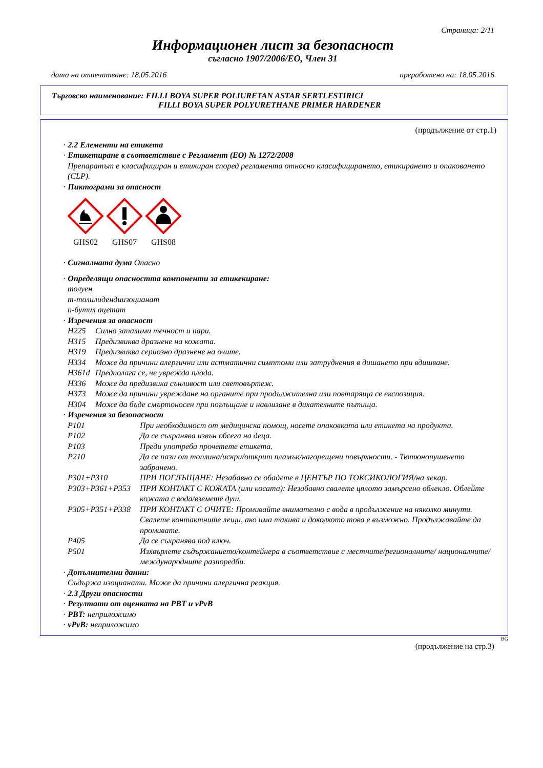Страница: 2/11
Информационен лист за безопасност
съгласно 1907/2006/ЕО, Член 31
дата на отпечатване: 18.05.2016 преработено на: 18.05.2016
Търговско наименование: FILLI BOYA SUPER POLIURETAN ASTAR SERTLESTIRICI
FILLI BOYA SUPER POLYURETHANE PRIMER HARDENER
(продължение от стр.1)
· 2.2 Елементи на етикета
· Етикетиране в съответствие с Регламент (ЕО) № 1272/2008
Препаратът е класифициран и етикиран според регламента относно класифицирането, етикирането и опаковането (CLP).
· Пиктограми за опасност
GHS02
GHS07
GHS08
· Сигналната дума Опасно
· Определящи опасността компоненти за етикекиране:
толуен
m-толилидендиизоцианат
n-бутил ацетат
· Изречения за опасност
H225 Силно запалими течност и пари.
H315 Предизвиква дразнене на кожата.
H319 Предизвиква сериозно дразнене на очите.
H334 Може да причини алергични или астматични симптоми или затруднения в дишането при вдишване.
H361d Предполага се, че уврежда плода.
H336 Може да предизвика сънливост или световъртеж.
H373 Може да причини увреждане на органите при продължителна или повтаряща се експозиция.
H304 Може да бъде смъртоносен при поглъщане и навлизане в дихателните пътища.
· Изречения за безопасност
P101 При необходимост от медицинска помощ, носете опаковката или етикета на продукта.
P102 Да се съхранява извън обсега на деца.
P103 Преди употреба прочетете етикета.
P210 Да се пази от топлина/искри/открит пламък/нагорещени повърхности. - Тютюнопушенето забранено.
P301+P310 ПРИ ПОГЛЪЩАНЕ: Незабавно се обадете в ЦЕНТЪР ПО ТОКСИКОЛОГИЯ/на лекар.
P303+P361+P353 ПРИ КОНТАКТ С КОЖАТА (или косата): Незабавно свалете цялото замърсено облекло. Облейте кожата с вода/вземете душ.
P305+P351+P338 ПРИ КОНТАКТ С ОЧИТЕ: Промивайте внимателно с вода в продължение на няколко минути. Свалете контактните лещи, ако има такива и доколкото това е възможно. Продължавайте да промивате.
P405 Да се съхранява под ключ.
P501 Изхвърлете съдържанието/контейнера в съответствие с местните/регионалните/ националните/международните разпоредби.
· Допълнителни данни:
Съдържа изоцианати. Може да причини алергична реакция.
· 2.3 Други опасности
· Резултати от оценката на PBT и vPvB
· PBT: неприложимо
· vPvB: неприложимо
BG
(продължение на стр.3)